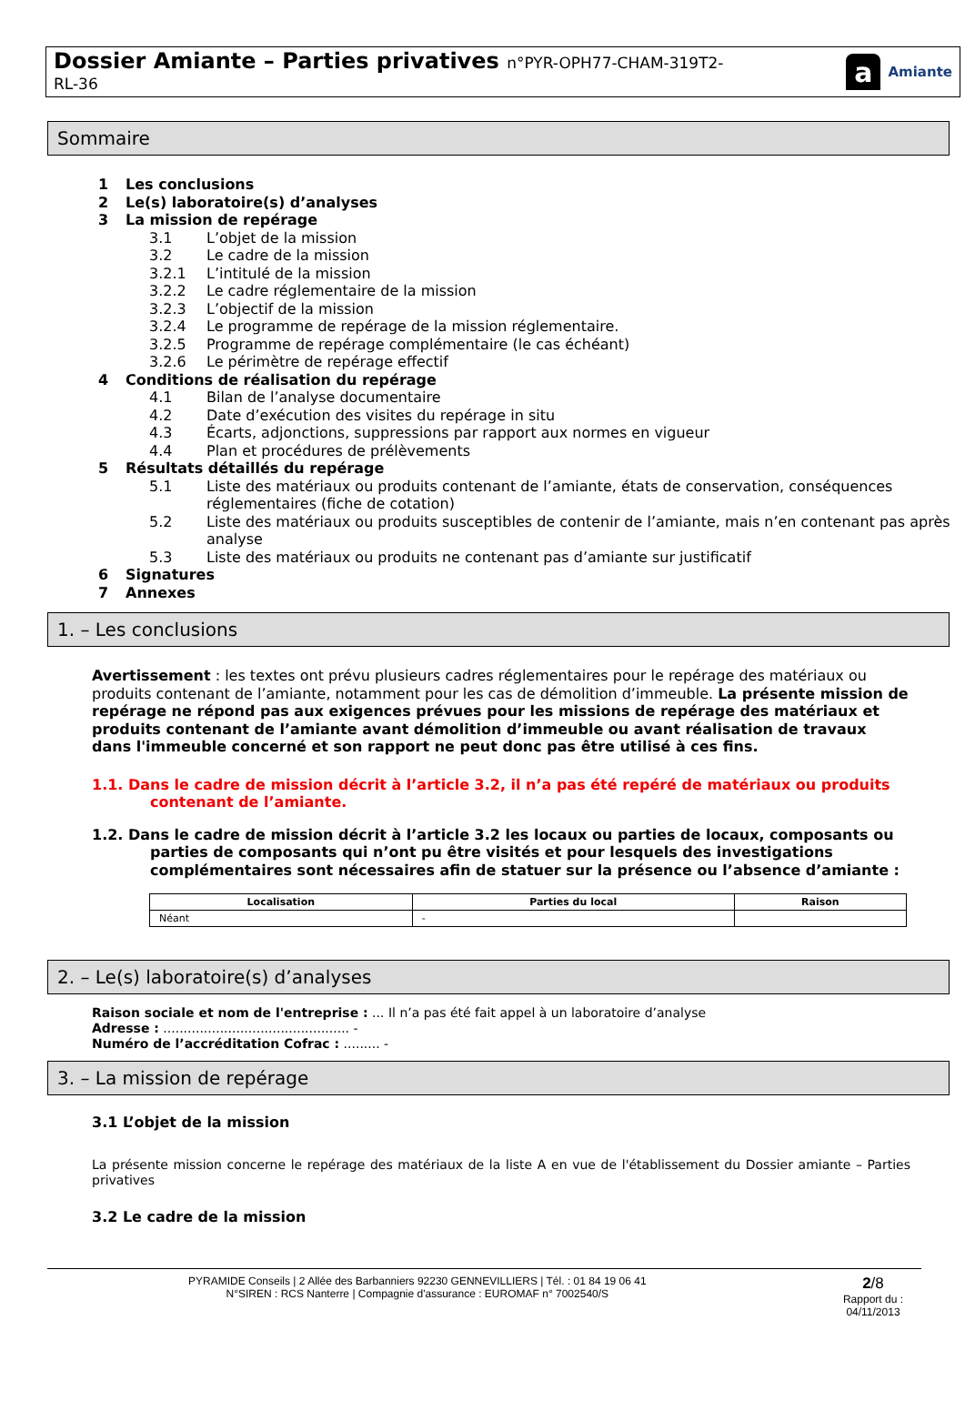Dossier Amiante – Parties privatives n°PYR-OPH77-CHAM-319T2-
RL-36
a Amiante
Sommaire
1 Les conclusions
2 Le(s) laboratoire(s) d’analyses
3 La mission de repérage
3.1 L’objet de la mission
3.2 Le cadre de la mission
3.2.1 L’intitulé de la mission
3.2.2 Le cadre réglementaire de la mission
3.2.3 L’objectif de la mission
3.2.4 Le programme de repérage de la mission réglementaire.
3.2.5 Programme de repérage complémentaire (le cas échéant)
3.2.6 Le périmètre de repérage effectif
4 Conditions de réalisation du repérage
4.1 Bilan de l’analyse documentaire
4.2 Date d’exécution des visites du repérage in situ
4.3 Écarts, adjonctions, suppressions par rapport aux normes en vigueur
4.4 Plan et procédures de prélèvements
5 Résultats détaillés du repérage
5.1 Liste des matériaux ou produits contenant de l’amiante, états de conservation, conséquences réglementaires (fiche de cotation)
5.2 Liste des matériaux ou produits susceptibles de contenir de l’amiante, mais n’en contenant pas après analyse
5.3 Liste des matériaux ou produits ne contenant pas d’amiante sur justificatif
6 Signatures
7 Annexes
1. – Les conclusions
Avertissement : les textes ont prévu plusieurs cadres réglementaires pour le repérage des matériaux ou produits contenant de l’amiante, notamment pour les cas de démolition d’immeuble. La présente mission de repérage ne répond pas aux exigences prévues pour les missions de repérage des matériaux et produits contenant de l’amiante avant démolition d’immeuble ou avant réalisation de travaux dans l'immeuble concerné et son rapport ne peut donc pas être utilisé à ces fins.
1.1. Dans le cadre de mission décrit à l’article 3.2, il n’a pas été repéré de matériaux ou produits contenant de l’amiante.
1.2. Dans le cadre de mission décrit à l’article 3.2 les locaux ou parties de locaux, composants ou parties de composants qui n’ont pu être visités et pour lesquels des investigations complémentaires sont nécessaires afin de statuer sur la présence ou l’absence d’amiante :
| Localisation | Parties du local | Raison |
| --- | --- | --- |
| Néant | - | |
2. – Le(s) laboratoire(s) d’analyses
Raison sociale et nom de l'entreprise : ... Il n’a pas été fait appel à un laboratoire d’analyse
Adresse : .............................................. -
Numéro de l’accréditation Cofrac : ......... -
3. – La mission de repérage
3.1 L’objet de la mission
La présente mission concerne le repérage des matériaux de la liste A en vue de l'établissement du Dossier amiante – Parties privatives
3.2 Le cadre de la mission
PYRAMIDE Conseils | 2 Allée des Barbanniers 92230 GENNEVILLIERS | Tél. : 01 84 19 06 41
N°SIREN : RCS Nanterre | Compagnie d'assurance : EUROMAF n° 7002540/S
2/8
Rapport du :
04/11/2013